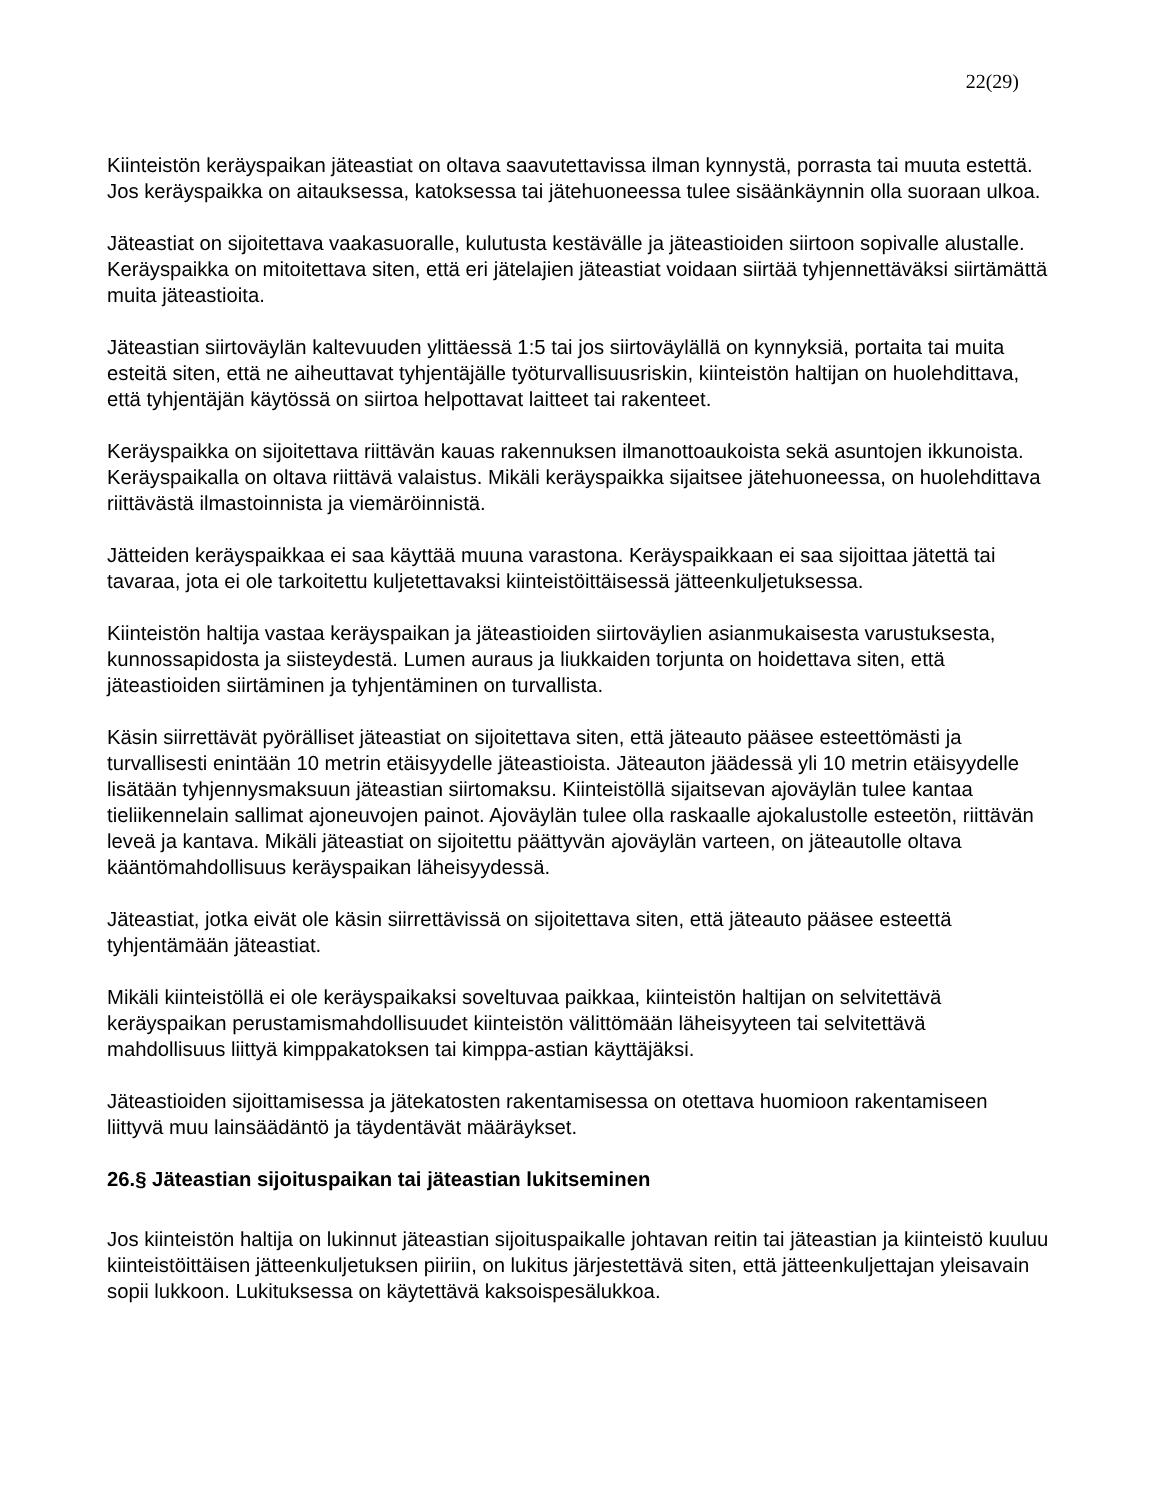22(29)
Kiinteistön keräyspaikan jäteastiat on oltava saavutettavissa ilman kynnystä, porrasta tai muuta estettä. Jos keräyspaikka on aitauksessa, katoksessa tai jätehuoneessa tulee sisäänkäynnin olla suoraan ulkoa.
Jäteastiat on sijoitettava vaakasuoralle, kulutusta kestävälle ja jäteastioiden siirtoon sopivalle alustalle. Keräyspaikka on mitoitettava siten, että eri jätelajien jäteastiat voidaan siirtää tyhjennettäväksi siirtämättä muita jäteastioita.
Jäteastian siirtoväylän kaltevuuden ylittäessä 1:5 tai jos siirtoväylällä on kynnyksiä, portaita tai muita esteitä siten, että ne aiheuttavat tyhjentäjälle työturvallisuusriskin, kiinteistön haltijan on huolehdittava, että tyhjentäjän käytössä on siirtoa helpottavat laitteet tai rakenteet.
Keräyspaikka on sijoitettava riittävän kauas rakennuksen ilmanottoaukoista sekä asuntojen ikkunoista. Keräyspaikalla on oltava riittävä valaistus. Mikäli keräyspaikka sijaitsee jätehuoneessa, on huolehdittava riittävästä ilmastoinnista ja viemäröinnistä.
Jätteiden keräyspaikkaa ei saa käyttää muuna varastona. Keräyspaikkaan ei saa sijoittaa jätettä tai tavaraa, jota ei ole tarkoitettu kuljetettavaksi kiinteistöittäisessä jätteenkuljetuksessa.
Kiinteistön haltija vastaa keräyspaikan ja jäteastioiden siirtoväylien asianmukaisesta varustuksesta, kunnossapidosta ja siisteydestä. Lumen auraus ja liukkaiden torjunta on hoidettava siten, että jäteastioiden siirtäminen ja tyhjentäminen on turvallista.
Käsin siirrettävät pyörälliset jäteastiat on sijoitettava siten, että jäteauto pääsee esteettömästi ja turvallisesti enintään 10 metrin etäisyydelle jäteastioista. Jäteauton jäädessä yli 10 metrin etäisyydelle lisätään tyhjennysmaksuun jäteastian siirtomaksu. Kiinteistöllä sijaitsevan ajoväylän tulee kantaa tieliikennelain sallimat ajoneuvojen painot. Ajoväylän tulee olla raskaalle ajokalustolle esteetön, riittävän leveä ja kantava. Mikäli jäteastiat on sijoitettu päättyvän ajoväylän varteen, on jäteautolle oltava kääntömahdollisuus keräyspaikan läheisyydessä.
Jäteastiat, jotka eivät ole käsin siirrettävissä on sijoitettava siten, että jäteauto pääsee esteettä tyhjentämään jäteastiat.
Mikäli kiinteistöllä ei ole keräyspaikaksi soveltuvaa paikkaa, kiinteistön haltijan on selvitettävä keräyspaikan perustamismahdollisuudet kiinteistön välittömään läheisyyteen tai selvitettävä mahdollisuus liittyä kimppakatoksen tai kimppa-astian käyttäjäksi.
Jäteastioiden sijoittamisessa ja jätekatosten rakentamisessa on otettava huomioon rakentamiseen liittyvä muu lainsäädäntö ja täydentävät määräykset.
26.§ Jäteastian sijoituspaikan tai jäteastian lukitseminen
Jos kiinteistön haltija on lukinnut jäteastian sijoituspaikalle johtavan reitin tai jäteastian ja kiinteistö kuuluu kiinteistöittäisen jätteenkuljetuksen piiriin, on lukitus järjestettävä siten, että jätteenkuljettajan yleisavain sopii lukkoon. Lukituksessa on käytettävä kaksoispesälukkoa.